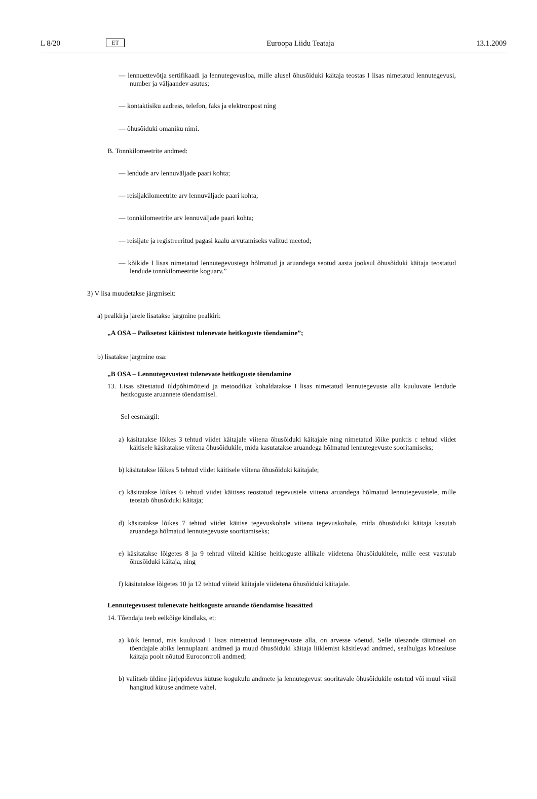L 8/20 ET Euroopa Liidu Teataja 13.1.2009
— lennuettevõtja sertifikaadi ja lennutegevusloa, mille alusel õhusõiduki käitaja teostas I lisas nimetatud lennutegevusi, number ja väljaandev asutus;
— kontaktisiku aadress, telefon, faks ja elektronpost ning
— õhusõiduki omaniku nimi.
B. Tonnkilomeetrite andmed:
— lendude arv lennuväljade paari kohta;
— reisijakilomeetrite arv lennuväljade paari kohta;
— tonnkilomeetrite arv lennuväljade paari kohta;
— reisijate ja registreeritud pagasi kaalu arvutamiseks valitud meetod;
— kõikide I lisas nimetatud lennutegevustega hõlmatud ja aruandega seotud aasta jooksul õhusõiduki käitaja teostatud lendude tonnkilomeetrite koguarv.”
3) V lisa muudetakse järgmiselt:
a) pealkirja järele lisatakse järgmine pealkiri:
„A OSA – Paiksetest käitistest tulenevate heitkoguste tõendamine”;
b) lisatakse järgmine osa:
„B OSA – Lennutegevustest tulenevate heitkoguste tõendamine
13. Lisas sätestatud üldpõhimõtteid ja metoodikat kohaldatakse I lisas nimetatud lennutegevuste alla kuuluvate lendude heitkoguste aruannete tõendamisel.
Sel eesmärgil:
a) käsitatakse lõikes 3 tehtud viidet käitajale viitena õhusõiduki käitajale ning nimetatud lõike punktis c tehtud viidet käitisele käsitatakse viitena õhusõidukile, mida kasutatakse aruandega hõlmatud lennutegevuste sooritamiseks;
b) käsitatakse lõikes 5 tehtud viidet käitisele viitena õhusõiduki käitajale;
c) käsitatakse lõikes 6 tehtud viidet käitises teostatud tegevustele viitena aruandega hõlmatud lennutegevustele, mille teostab õhusõiduki käitaja;
d) käsitatakse lõikes 7 tehtud viidet käitise tegevuskohale viitena tegevuskohale, mida õhusõiduki käitaja kasutab aruandega hõlmatud lennutegevuste sooritamiseks;
e) käsitatakse lõigetes 8 ja 9 tehtud viiteid käitise heitkoguste allikale viidetena õhusõidukitele, mille eest vastutab õhusõiduki käitaja, ning
f) käsitatakse lõigetes 10 ja 12 tehtud viiteid käitajale viidetena õhusõiduki käitajale.
Lennutegevusest tulenevate heitkoguste aruande tõendamise lisasätted
14. Tõendaja teeb eelkõige kindlaks, et:
a) kõik lennud, mis kuuluvad I lisas nimetatud lennutegevuste alla, on arvesse võetud. Selle ülesande täitmisel on tõendajale abiks lennuplaani andmed ja muud õhusõiduki käitaja liiklemist käsitlevad andmed, sealhulgas kõnealuse käitaja poolt nõutud Eurocontroli andmed;
b) valitseb üldine järjepidevus kütuse kogukulu andmete ja lennutegevust sooritavale õhusõidukile ostetud või muul viisil hangitud kütuse andmete vahel.